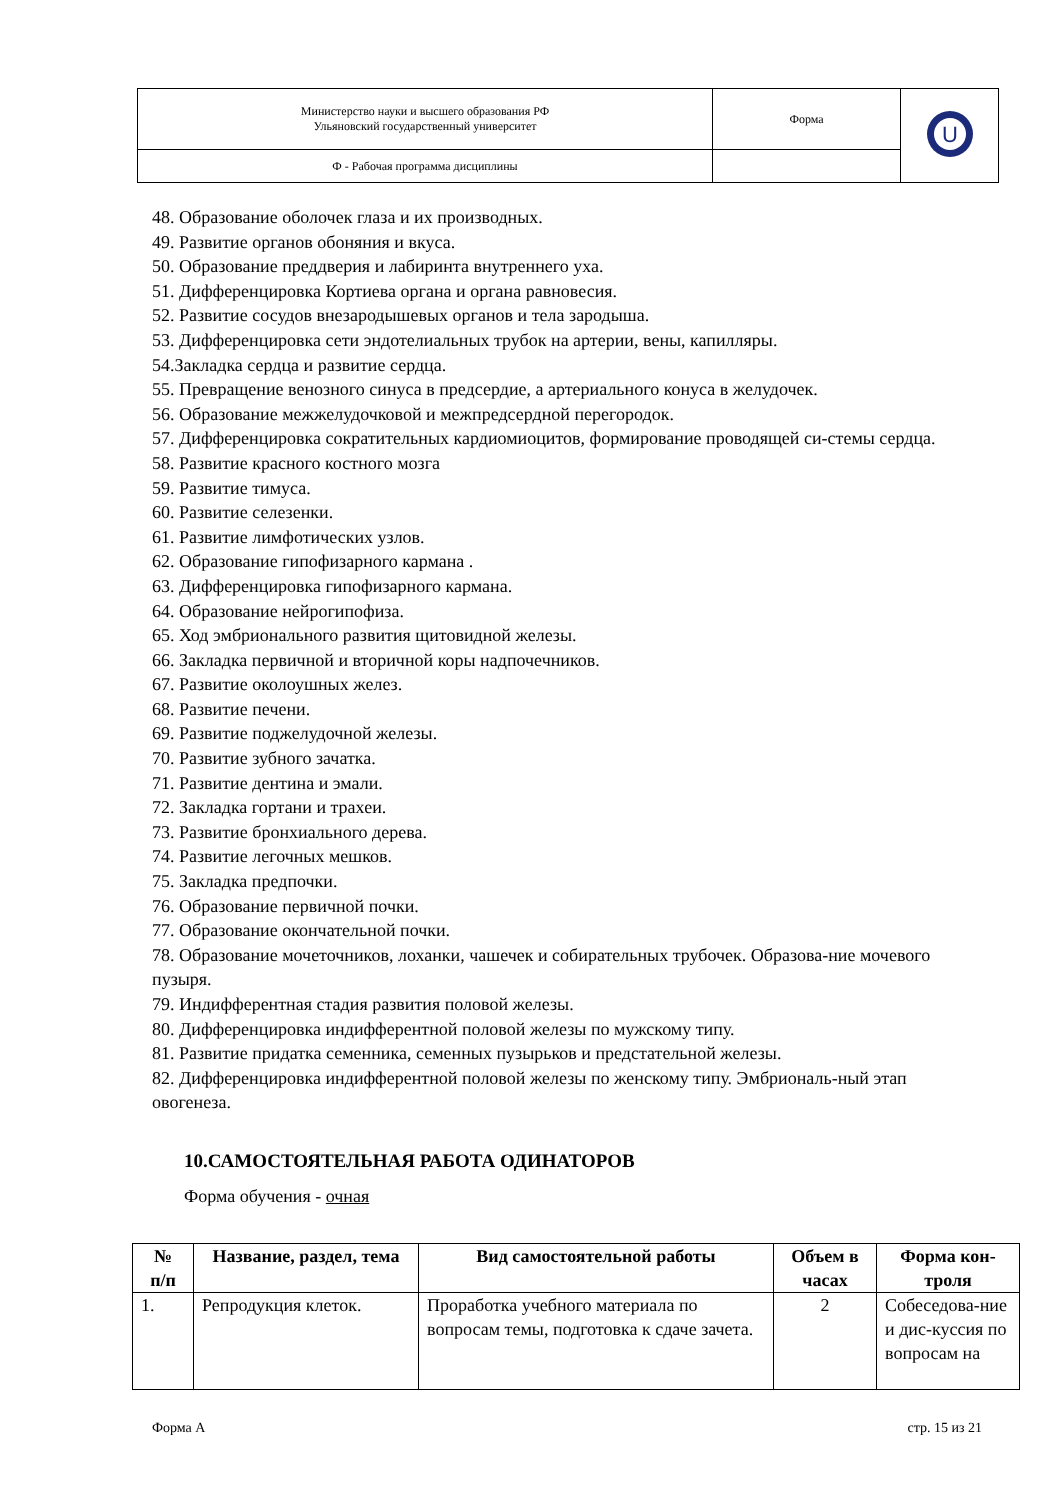| Министерство науки и высшего образования РФ Ульяновский государственный университет | Форма | U |
| Ф - Рабочая программа дисциплины | | |
48. Образование оболочек глаза и их производных.
49. Развитие органов обоняния и вкуса.
50. Образование преддверия и лабиринта внутреннего уха.
51. Дифференцировка Кортиева органа и органа равновесия.
52. Развитие сосудов внезародышевых органов и тела зародыша.
53. Дифференцировка сети эндотелиальных трубок на артерии, вены, капилляры.
54.Закладка сердца и развитие сердца.
55. Превращение венозного синуса в предсердие, а артериального конуса в желудочек.
56. Образование межжелудочковой и межпредсердной перегородок.
57. Дифференцировка сократительных кардиомиоцитов, формирование проводящей си-стемы сердца.
58. Развитие красного костного мозга
59. Развитие тимуса.
60. Развитие селезенки.
61. Развитие лимфотических узлов.
62. Образование гипофизарного кармана .
63. Дифференцировка гипофизарного кармана.
64. Образование нейрогипофиза.
65. Ход эмбрионального развития щитовидной железы.
66. Закладка первичной и вторичной коры надпочечников.
67. Развитие околоушных желез.
68. Развитие печени.
69. Развитие поджелудочной железы.
70. Развитие зубного зачатка.
71. Развитие дентина и эмали.
72. Закладка гортани и трахеи.
73. Развитие бронхиального дерева.
74. Развитие легочных мешков.
75. Закладка предпочки.
76. Образование первичной почки.
77. Образование окончательной почки.
78. Образование мочеточников, лоханки, чашечек и собирательных трубочек. Образова-ние мочевого пузыря.
79. Индифферентная стадия развития половой железы.
80. Дифференцировка индифферентной половой железы по мужскому типу.
81. Развитие придатка семенника, семенных пузырьков и предстательной железы.
82. Дифференцировка индифферентной половой железы по женскому типу. Эмбриональ-ный этап овогенеза.
10.САМОСТОЯТЕЛЬНАЯ РАБОТА ОДИНАТОРОВ
Форма обучения - очная
| № п/п | Название, раздел, тема | Вид самостоятельной работы | Объем в часах | Форма кон-троля |
| --- | --- | --- | --- | --- |
| 1. | Репродукция клеток. | Проработка учебного материала по вопросам темы, подготовка к сдаче зачета. | 2 | Собеседова-ние и дис-куссия по вопросам на |
Форма А стр. 15 из 21